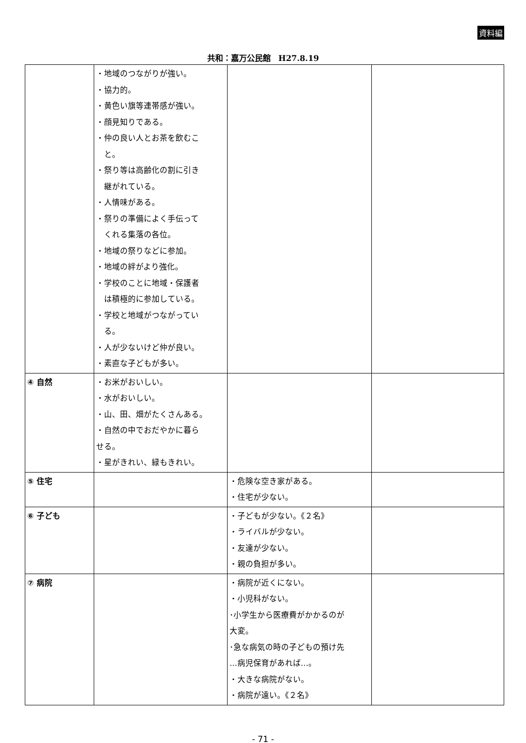資料編
共和：嘉万公民館　H27.8.19
| | ・地域のつながりが強い。 ・協力的。 ・黄色い旗等連帯感が強い。 ・顔見知りである。 ・仲の良い人とお茶を飲むこ と。 ・祭り等は高齢化の割に引き 継がれている。 ・人情味がある。 ・祭りの準備によく手伝って くれる集落の各位。 ・地域の祭りなどに参加。 ・地域の絆がより強化。 ・学校のことに地域・保護者 は積極的に参加している。 ・学校と地域がつながってい る。 ・人が少ないけど仲が良い。 ・素直な子どもが多い。 | | |
| ④ 自然 | ・お米がおいしい。 ・水がおいしい。 ・山、田、畑がたくさんある。 ・自然の中でおだやかに暮ら せる。 ・星がきれい、緑もきれい。 | | |
| ⑤ 住宅 | | ・危険な空き家がある。 ・住宅が少ない。 | |
| ⑥ 子ども | | ・子どもが少ない。《２名》 ・ライバルが少ない。 ・友達が少ない。 ・親の負担が多い。 | |
| ⑦ 病院 | | ・病院が近くにない。 ・小児科がない。 ･小学生から医療費がかかるのが 大変。 ･急な病気の時の子どもの預け先 …病児保育があれば…。 ・大きな病院がない。 ・病院が遠い。《２名》 | |
- 71 -